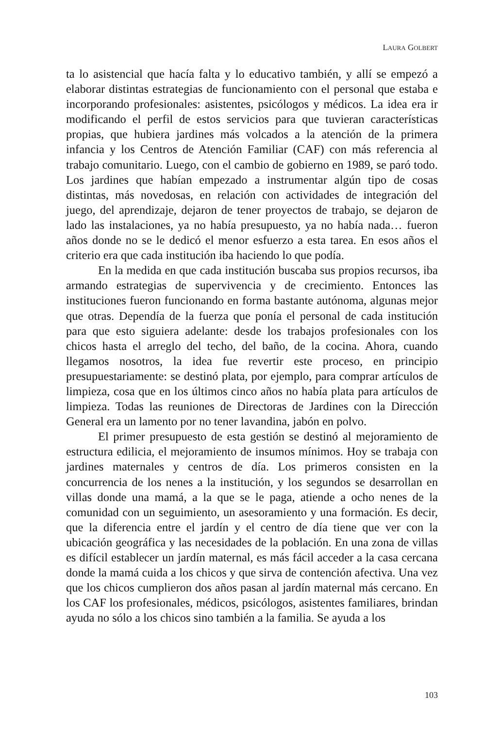LAURA GOLBERT
ta lo asistencial que hacía falta y lo educativo también, y allí se empezó a elaborar distintas estrategias de funcionamiento con el personal que estaba e incorporando profesionales: asistentes, psicólogos y médicos. La idea era ir modificando el perfil de estos servicios para que tuvieran características propias, que hubiera jardines más volcados a la atención de la primera infancia y los Centros de Atención Familiar (CAF) con más referencia al trabajo comunitario. Luego, con el cambio de gobierno en 1989, se paró todo. Los jardines que habían empezado a instrumentar algún tipo de cosas distintas, más novedosas, en relación con actividades de integración del juego, del aprendizaje, dejaron de tener proyectos de trabajo, se dejaron de lado las instalaciones, ya no había presupuesto, ya no había nada… fueron años donde no se le dedicó el menor esfuerzo a esta tarea. En esos años el criterio era que cada institución iba haciendo lo que podía.
En la medida en que cada institución buscaba sus propios recursos, iba armando estrategias de supervivencia y de crecimiento. Entonces las instituciones fueron funcionando en forma bastante autónoma, algunas mejor que otras. Dependía de la fuerza que ponía el personal de cada institución para que esto siguiera adelante: desde los trabajos profesionales con los chicos hasta el arreglo del techo, del baño, de la cocina. Ahora, cuando llegamos nosotros, la idea fue revertir este proceso, en principio presupuestariamente: se destinó plata, por ejemplo, para comprar artículos de limpieza, cosa que en los últimos cinco años no había plata para artículos de limpieza. Todas las reuniones de Directoras de Jardines con la Dirección General era un lamento por no tener lavandina, jabón en polvo.
El primer presupuesto de esta gestión se destinó al mejoramiento de estructura edilicia, el mejoramiento de insumos mínimos. Hoy se trabaja con jardines maternales y centros de día. Los primeros consisten en la concurrencia de los nenes a la institución, y los segundos se desarrollan en villas donde una mamá, a la que se le paga, atiende a ocho nenes de la comunidad con un seguimiento, un asesoramiento y una formación. Es decir, que la diferencia entre el jardín y el centro de día tiene que ver con la ubicación geográfica y las necesidades de la población. En una zona de villas es difícil establecer un jardín maternal, es más fácil acceder a la casa cercana donde la mamá cuida a los chicos y que sirva de contención afectiva. Una vez que los chicos cumplieron dos años pasan al jardín maternal más cercano. En los CAF los profesionales, médicos, psicólogos, asistentes familiares, brindan ayuda no sólo a los chicos sino también a la familia. Se ayuda a los
103